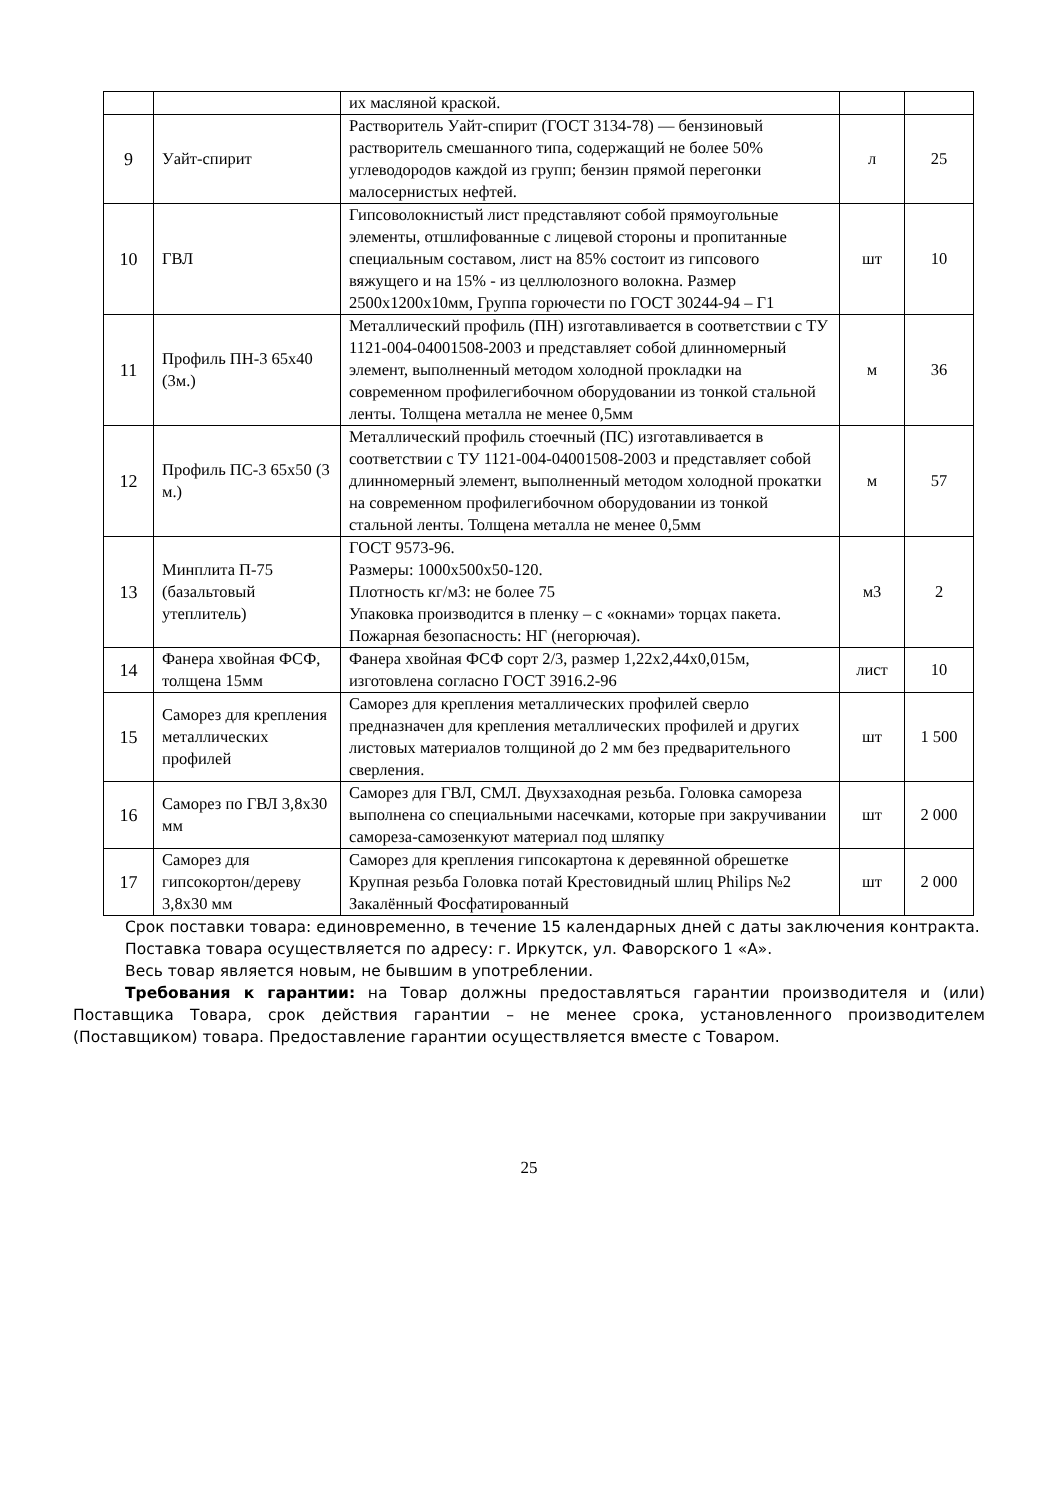| | | их масляной краской. | | |
| 9 | Уайт-спирит | Растворитель Уайт-спирит (ГОСТ 3134-78) — бензиновый растворитель смешанного типа, содержащий не более 50% углеводородов каждой из групп; бензин прямой перегонки малосернистых нефтей. | л | 25 |
| 10 | ГВЛ | Гипсоволокнистый лист представляют собой прямоугольные элементы, отшлифованные с лицевой стороны и пропитанные специальным составом, лист на 85% состоит из гипсового вяжущего и на 15% - из целлюлозного волокна. Размер 2500х1200х10мм, Группа горючести по ГОСТ 30244-94 – Г1 | шт | 10 |
| 11 | Профиль ПН-3 65х40 (3м.) | Металлический профиль (ПН) изготавливается в соответствии с ТУ 1121-004-04001508-2003 и представляет собой длинномерный элемент, выполненный методом холодной прокладки на современном профилегибочном оборудовании из тонкой стальной ленты. Толщена металла не менее 0,5мм | м | 36 |
| 12 | Профиль ПС-3 65х50 (3 м.) | Металлический профиль стоечный (ПС) изготавливается в соответствии с ТУ 1121-004-04001508-2003 и представляет собой длинномерный элемент, выполненный методом холодной прокатки на современном профилегибочном оборудовании из тонкой стальной ленты. Толщена металла не менее 0,5мм | м | 57 |
| 13 | Минплита П-75 (базальтовый утеплитель) | ГОСТ 9573-96. Размеры: 1000х500х50-120. Плотность кг/м3: не более 75 Упаковка производится в пленку – с «окнами» торцах пакета. Пожарная безопасность: НГ (негорючая). | м3 | 2 |
| 14 | Фанера хвойная ФСФ, толщена 15мм | Фанера хвойная ФСФ сорт 2/3, размер 1,22х2,44х0,015м, изготовлена согласно ГОСТ 3916.2-96 | лист | 10 |
| 15 | Саморез для крепления металлических профилей | Саморез для крепления металлических профилей сверло предназначен для крепления металлических профилей и других листовых материалов толщиной до 2 мм без предварительного сверления. | шт | 1 500 |
| 16 | Саморез по ГВЛ 3,8х30 мм | Саморез для ГВЛ, СМЛ. Двухзаходная резьба. Головка самореза выполнена со специальными насечками, которые при закручивании самореза-самозенкуют материал под шляпку | шт | 2 000 |
| 17 | Саморез для гипсокортон/дереву 3,8х30 мм | Саморез для крепления гипсокартона к деревянной обрешетке Крупная резьба Головка потай Крестовидный шлиц Philips №2 Закалённый Фосфатированный | шт | 2 000 |
Срок поставки товара: единовременно, в течение 15 календарных дней с даты заключения контракта.
Поставка товара осуществляется по адресу: г. Иркутск, ул. Фаворского 1 «А».
Весь товар является новым, не бывшим в употреблении.
Требования к гарантии: на Товар должны предоставляться гарантии производителя и (или) Поставщика Товара, срок действия гарантии – не менее срока, установленного производителем (Поставщиком) товара. Предоставление гарантии осуществляется вместе с Товаром.
25